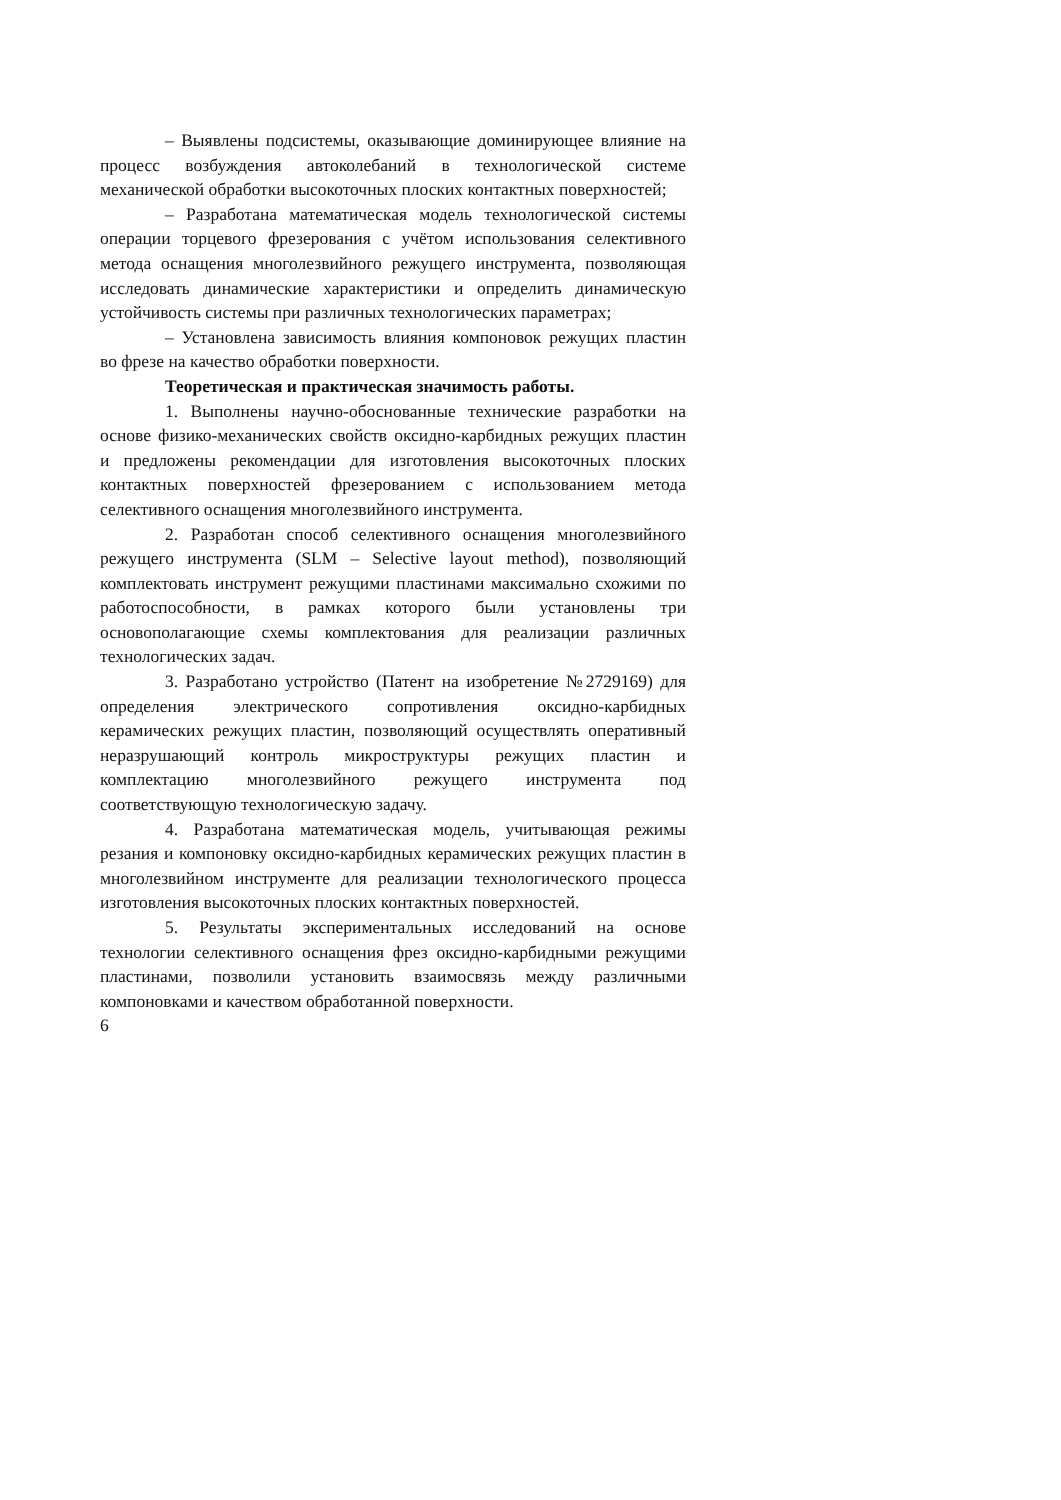– Выявлены подсистемы, оказывающие доминирующее влияние на процесс возбуждения автоколебаний в технологической системе механической обработки высокоточных плоских контактных поверхностей;
– Разработана математическая модель технологической системы операции торцевого фрезерования с учётом использования селективного метода оснащения многолезвийного режущего инструмента, позволяющая исследовать динамические характеристики и определить динамическую устойчивость системы при различных технологических параметрах;
– Установлена зависимость влияния компоновок режущих пластин во фрезе на качество обработки поверхности.
Теоретическая и практическая значимость работы.
1. Выполнены научно-обоснованные технические разработки на основе физико-механических свойств оксидно-карбидных режущих пластин и предложены рекомендации для изготовления высокоточных плоских контактных поверхностей фрезерованием с использованием метода селективного оснащения многолезвийного инструмента.
2. Разработан способ селективного оснащения многолезвийного режущего инструмента (SLM – Selective layout method), позволяющий комплектовать инструмент режущими пластинами максимально схожими по работоспособности, в рамках которого были установлены три основополагающие схемы комплектования для реализации различных технологических задач.
3. Разработано устройство (Патент на изобретение №2729169) для определения электрического сопротивления оксидно-карбидных керамических режущих пластин, позволяющий осуществлять оперативный неразрушающий контроль микроструктуры режущих пластин и комплектацию многолезвийного режущего инструмента под соответствующую технологическую задачу.
4. Разработана математическая модель, учитывающая режимы резания и компоновку оксидно-карбидных керамических режущих пластин в многолезвийном инструменте для реализации технологического процесса изготовления высокоточных плоских контактных поверхностей.
5. Результаты экспериментальных исследований на основе технологии селективного оснащения фрез оксидно-карбидными режущими пластинами, позволили установить взаимосвязь между различными компоновками и качеством обработанной поверхности.
6